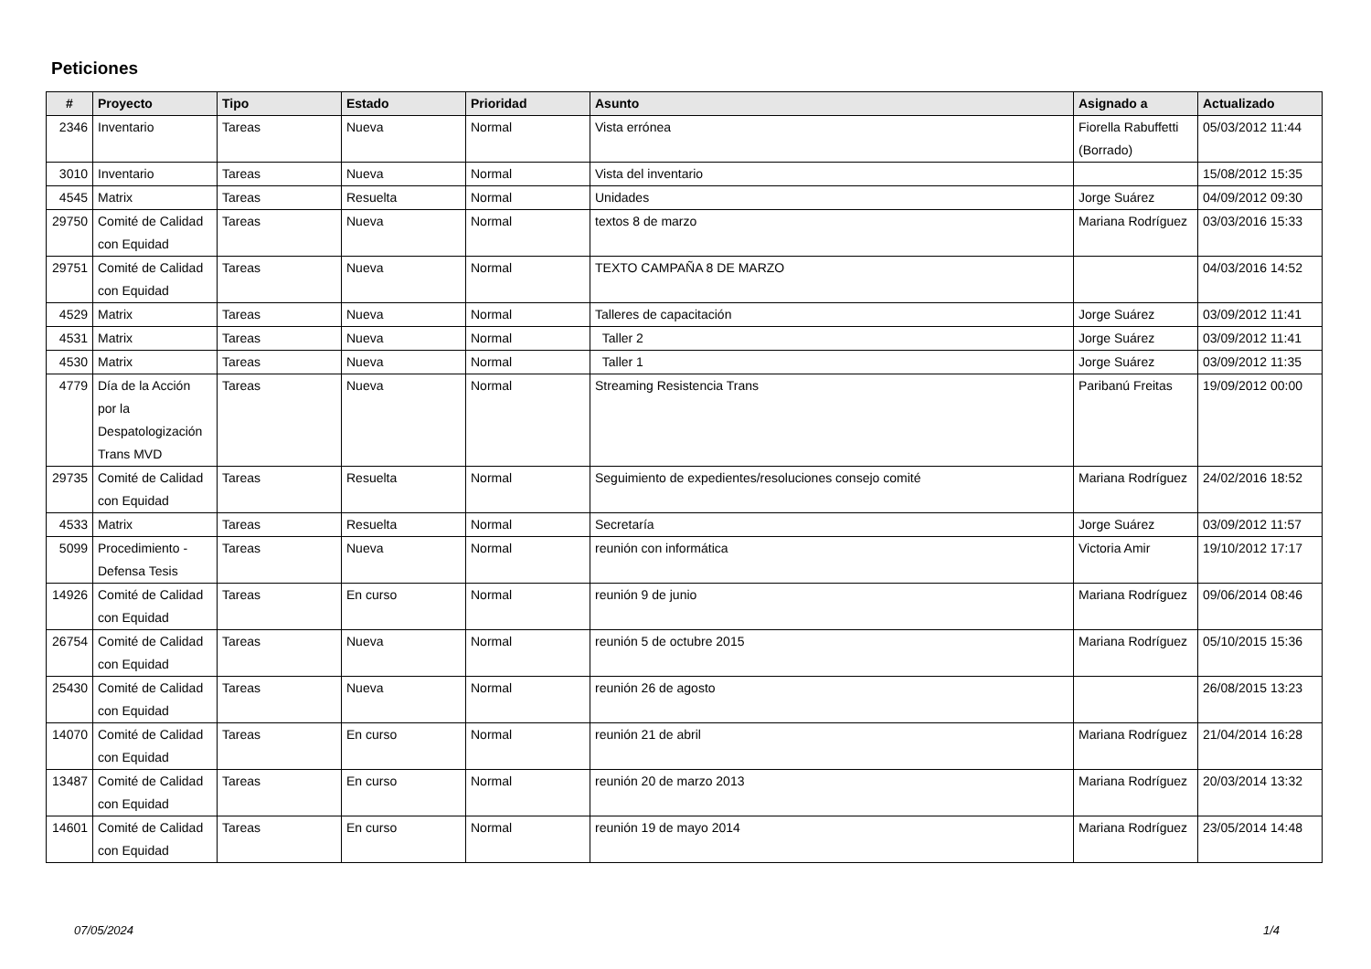Peticiones
| # | Proyecto | Tipo | Estado | Prioridad | Asunto | Asignado a | Actualizado |
| --- | --- | --- | --- | --- | --- | --- | --- |
| 2346 | Inventario | Tareas | Nueva | Normal | Vista errónea | Fiorella Rabuffetti (Borrado) | 05/03/2012 11:44 |
| 3010 | Inventario | Tareas | Nueva | Normal | Vista del inventario | | 15/08/2012 15:35 |
| 4545 | Matrix | Tareas | Resuelta | Normal | Unidades | Jorge Suárez | 04/09/2012 09:30 |
| 29750 | Comité de Calidad con Equidad | Tareas | Nueva | Normal | textos 8 de marzo | Mariana Rodríguez | 03/03/2016 15:33 |
| 29751 | Comité de Calidad con Equidad | Tareas | Nueva | Normal | TEXTO CAMPAÑA 8 DE MARZO | | 04/03/2016 14:52 |
| 4529 | Matrix | Tareas | Nueva | Normal | Talleres de capacitación | Jorge Suárez | 03/09/2012 11:41 |
| 4531 | Matrix | Tareas | Nueva | Normal | Taller 2 | Jorge Suárez | 03/09/2012 11:41 |
| 4530 | Matrix | Tareas | Nueva | Normal | Taller 1 | Jorge Suárez | 03/09/2012 11:35 |
| 4779 | Día de la Acción por la Despatologización Trans MVD | Tareas | Nueva | Normal | Streaming Resistencia Trans | Paribanú Freitas | 19/09/2012 00:00 |
| 29735 | Comité de Calidad con Equidad | Tareas | Resuelta | Normal | Seguimiento de expedientes/resoluciones consejo comité | Mariana Rodríguez | 24/02/2016 18:52 |
| 4533 | Matrix | Tareas | Resuelta | Normal | Secretaría | Jorge Suárez | 03/09/2012 11:57 |
| 5099 | Procedimiento - Defensa Tesis | Tareas | Nueva | Normal | reunión con informática | Victoria Amir | 19/10/2012 17:17 |
| 14926 | Comité de Calidad con Equidad | Tareas | En curso | Normal | reunión 9 de junio | Mariana Rodríguez | 09/06/2014 08:46 |
| 26754 | Comité de Calidad con Equidad | Tareas | Nueva | Normal | reunión 5 de octubre 2015 | Mariana Rodríguez | 05/10/2015 15:36 |
| 25430 | Comité de Calidad con Equidad | Tareas | Nueva | Normal | reunión 26 de agosto | | 26/08/2015 13:23 |
| 14070 | Comité de Calidad con Equidad | Tareas | En curso | Normal | reunión 21 de abril | Mariana Rodríguez | 21/04/2014 16:28 |
| 13487 | Comité de Calidad con Equidad | Tareas | En curso | Normal | reunión 20 de marzo 2013 | Mariana Rodríguez | 20/03/2014 13:32 |
| 14601 | Comité de Calidad con Equidad | Tareas | En curso | Normal | reunión 19 de mayo 2014 | Mariana Rodríguez | 23/05/2014 14:48 |
07/05/2024 1/4